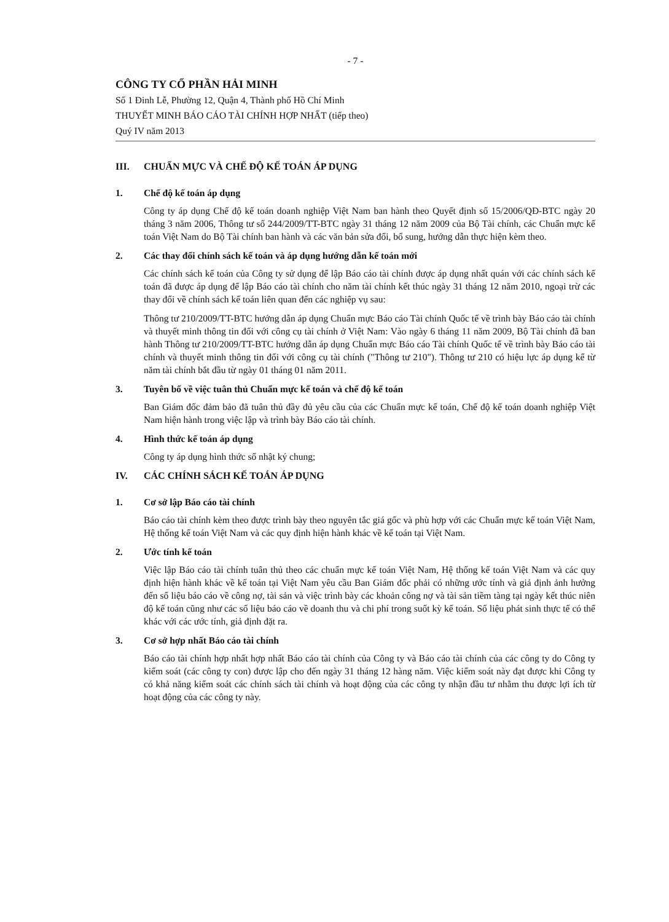- 7 -
CÔNG TY CỔ PHẦN HẢI MINH
Số 1 Đinh Lễ, Phường 12, Quận 4, Thành phố Hồ Chí Minh
THUYẾT MINH BÁO CÁO TÀI CHÍNH HỢP NHẤT (tiếp theo)
Quý IV năm 2013
III. CHUẨN MỰC VÀ CHẾ ĐỘ KẾ TOÁN ÁP DỤNG
1. Chế độ kế toán áp dụng
Công ty áp dụng Chế độ kế toán doanh nghiệp Việt Nam ban hành theo Quyết định số 15/2006/QĐ-BTC ngày 20 tháng 3 năm 2006, Thông tư số 244/2009/TT-BTC ngày 31 tháng 12 năm 2009 của Bộ Tài chính, các Chuẩn mực kế toán Việt Nam do Bộ Tài chính ban hành và các văn bản sửa đổi, bổ sung, hướng dẫn thực hiện kèm theo.
2. Các thay đổi chính sách kế toán và áp dụng hướng dẫn kế toán mới
Các chính sách kế toán của Công ty sử dụng để lập Báo cáo tài chính được áp dụng nhất quán với các chính sách kế toán đã được áp dụng để lập Báo cáo tài chính cho năm tài chính kết thúc ngày 31 tháng 12 năm 2010, ngoại trừ các thay đổi về chính sách kế toán liên quan đến các nghiệp vụ sau:
Thông tư 210/2009/TT-BTC hướng dẫn áp dụng Chuẩn mực Báo cáo Tài chính Quốc tế về trình bày Báo cáo tài chính và thuyết minh thông tin đối với công cụ tài chính ở Việt Nam: Vào ngày 6 tháng 11 năm 2009, Bộ Tài chính đã ban hành Thông tư 210/2009/TT-BTC hướng dẫn áp dụng Chuẩn mực Báo cáo Tài chính Quốc tế về trình bày Báo cáo tài chính và thuyết minh thông tin đối với công cụ tài chính ("Thông tư 210"). Thông tư 210 có hiệu lực áp dụng kể từ năm tài chính bắt đầu từ ngày 01 tháng 01 năm 2011.
3. Tuyên bố về việc tuân thủ Chuẩn mực kế toán và chế độ kế toán
Ban Giám đốc đảm bảo đã tuân thủ đầy đủ yêu cầu của các Chuẩn mực kế toán, Chế độ kế toán doanh nghiệp Việt Nam hiện hành trong việc lập và trình bày Báo cáo tài chính.
4. Hình thức kế toán áp dụng
Công ty áp dụng hình thức sổ nhật ký chung;
IV. CÁC CHÍNH SÁCH KẾ TOÁN ÁP DỤNG
1. Cơ sở lập Báo cáo tài chính
Báo cáo tài chính kèm theo được trình bày theo nguyên tắc giá gốc và phù hợp với các Chuẩn mực kế toán Việt Nam, Hệ thống kế toán Việt Nam và các quy định hiện hành khác về kế toán tại Việt Nam.
2. Ước tính kế toán
Việc lập Báo cáo tài chính tuân thủ theo các chuẩn mực kế toán Việt Nam, Hệ thống kế toán Việt Nam và các quy định hiện hành khác về kế toán tại Việt Nam yêu cầu Ban Giám đốc phải có những ước tính và giả định ảnh hưởng đến số liệu báo cáo về công nợ, tài sản và việc trình bày các khoản công nợ và tài sản tiềm tàng tại ngày kết thúc niên độ kế toán cũng như các số liệu báo cáo về doanh thu và chi phí trong suốt kỳ kế toán. Số liệu phát sinh thực tế có thể khác với các ước tính, giả định đặt ra.
3. Cơ sở hợp nhất Báo cáo tài chính
Báo cáo tài chính hợp nhất hợp nhất Báo cáo tài chính của Công ty và Báo cáo tài chính của các công ty do Công ty kiểm soát (các công ty con) được lập cho đến ngày 31 tháng 12 hàng năm. Việc kiểm soát này đạt được khi Công ty có khả năng kiểm soát các chính sách tài chính và hoạt động của các công ty nhận đầu tư nhằm thu được lợi ích từ hoạt động của các công ty này.